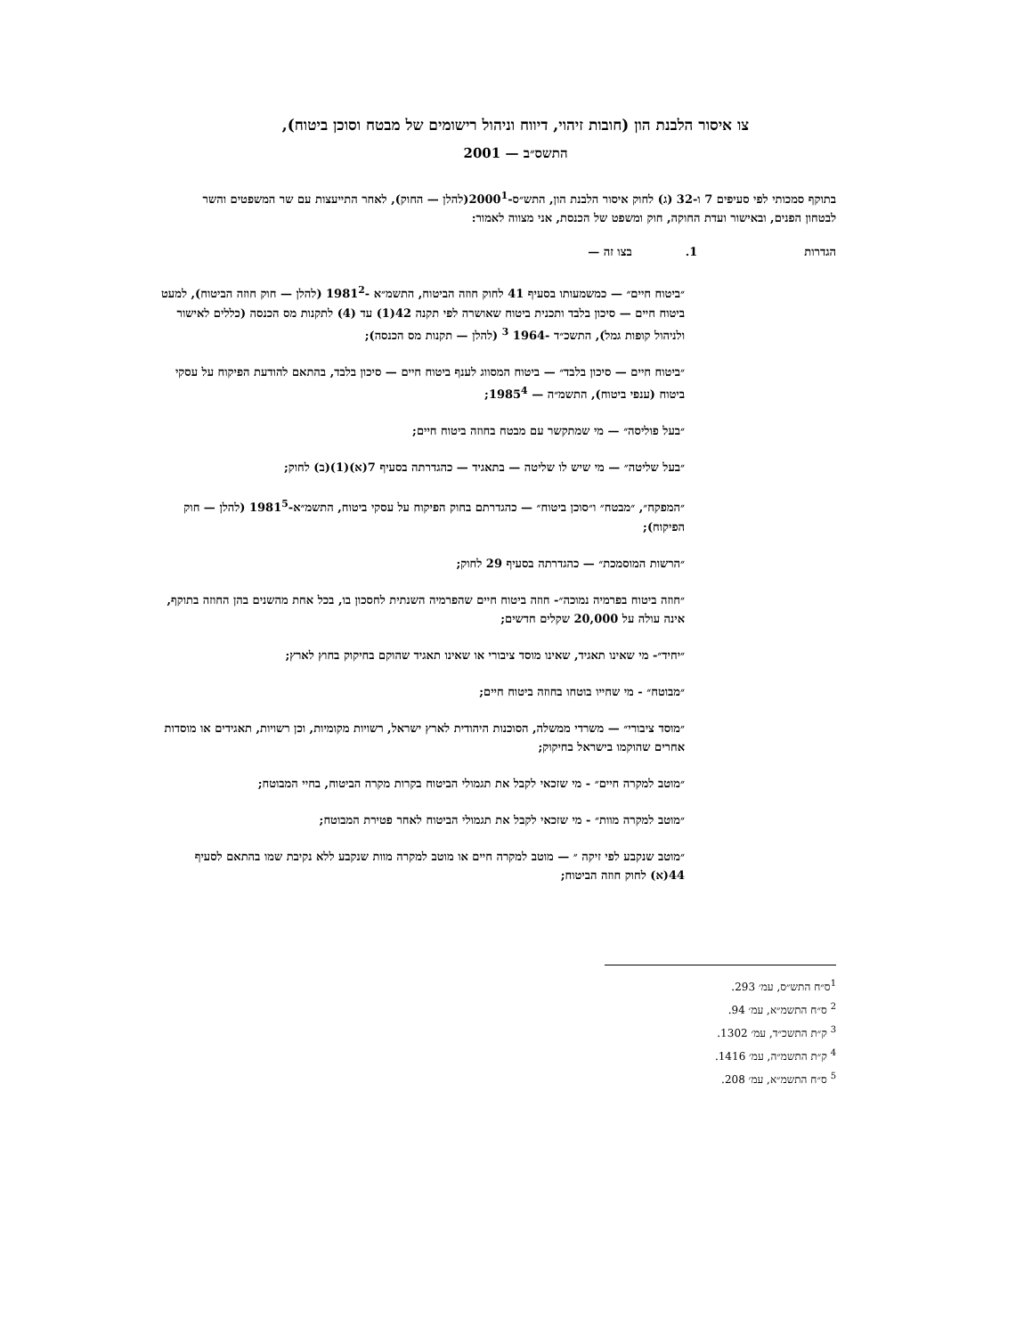צו איסור הלבנת הון (חובות זיהוי, דיווח וניהול רישומים של מבטח וסוכן ביטוח),
התשס״ב — 2001
בתוקף סמכותי לפי סעיפים 7 ו-32 (ג) לחוק איסור הלבנת הון, התש״ס-2000<sup>1</sup>(להלן — החוק), לאחר התייעצות עם שר המשפטים והשר לבטחון הפנים, ובאישור ועדת החוקה, חוק ומשפט של הכנסת, אני מצווה לאמור:
הגדרות 1. בצו זה —
״ביטוח חיים״ — כמשמעותו בסעיף 41 לחוק חוזה הביטוח, התשמ״א -1981<sup>2</sup> (להלן — חוק חוזה הביטוח), למעט ביטוח חיים — סיכון בלבד ותכנית ביטוח שאושרה לפי תקנה 42(1) עד (4) לתקנות מס הכנסה (כללים לאישור ולניהול קופות גמל), התשכ״ד -1964 <sup>3</sup> (להלן — תקנות מס הכנסה);
״ביטוח חיים — סיכון בלבד״ — ביטוח המסווג לענף ביטוח חיים — סיכון בלבד, בהתאם להודעת הפיקוח על עסקי ביטוח (ענפי ביטוח), התשמ״ה — 1985<sup>4</sup>;
״בעל פוליסה״ — מי שמתקשר עם מבטח בחוזה ביטוח חיים;
״בעל שליטה״ — מי שיש לו שליטה — בתאגיד — כהגדרתה בסעיף 7(א)(1)(ב) לחוק;
״המפקח״, ״מבטח״ ו״סוכן ביטוח״ — כהגדרתם בחוק הפיקוח על עסקי ביטוח, התשמ״א-1981<sup>5</sup> (להלן — חוק הפיקוח);
״הרשות המוסמכת״ — כהגדרתה בסעיף 29 לחוק;
״חוזה ביטוח בפרמיה נמוכה״- חוזה ביטוח חיים שהפרמיה השנתית לחסכון בו, בכל אחת מהשנים בהן החוזה בתוקף, אינה עולה על 20,000 שקלים חדשים;
״יחיד״- מי שאינו תאגיד, שאינו מוסד ציבורי או שאינו תאגיד שהוקם בחיקוק בחוץ לארץ;
״מבוטח״ - מי שחייו בוטחו בחוזה ביטוח חיים;
״מוסד ציבורי״ — משרדי ממשלה, הסוכנות היהודית לארץ ישראל, רשויות מקומיות, וכן רשויות, תאגידים או מוסדות אחרים שהוקמו בישראל בחיקוק;
״מוטב למקרה חיים״ - מי שזכאי לקבל את תגמולי הביטוח בקרות מקרה הביטוח, בחיי המבוטח;
״מוטב למקרה מוות״ - מי שזכאי לקבל את תגמולי הביטוח לאחר פטירת המבוטח;
״מוטב שנקבע לפי זיקה ״ — מוטב למקרה חיים או מוטב למקרה מוות שנקבע ללא נקיבת שמו בהתאם לסעיף 44(א) לחוק חוזה הביטוח;
<sup>1</sup> ס״ח התש״ס, עמ׳ 293.
<sup>2</sup> ס״ח התשמ״א, עמ׳ 94.
<sup>3</sup> ק״ת התשכ״ד, עמ׳ 1302.
<sup>4</sup> ק״ת התשמ״ה, עמ׳ 1416.
<sup>5</sup> ס״ח התשמ״א, עמ׳ 208.